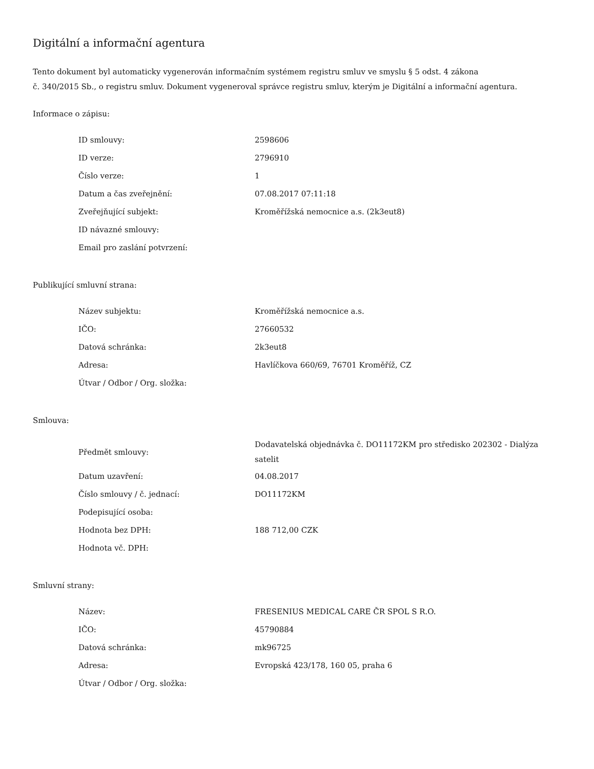Digitální a informační agentura
Tento dokument byl automaticky vygenerován informačním systémem registru smluv ve smyslu § 5 odst. 4 zákona
č. 340/2015 Sb., o registru smluv. Dokument vygeneroval správce registru smluv, kterým je Digitální a informační agentura.
Informace o zápisu:
| ID smlouvy: | 2598606 |
| ID verze: | 2796910 |
| Číslo verze: | 1 |
| Datum a čas zveřejnění: | 07.08.2017 07:11:18 |
| Zveřejňující subjekt: | Kroměřížská nemocnice a.s. (2k3eut8) |
| ID návazné smlouvy: | |
| Email pro zaslání potvrzení: | |
Publikující smluvní strana:
| Název subjektu: | Kroměřížská nemocnice a.s. |
| IČO: | 27660532 |
| Datová schránka: | 2k3eut8 |
| Adresa: | Havlíčkova 660/69, 76701 Kroměříž, CZ |
| Útvar / Odbor / Org. složka: | |
Smlouva:
| Předmět smlouvy: | Dodavatelská objednávka č. DO11172KM pro středisko 202302 - Dialýza satelit |
| Datum uzavření: | 04.08.2017 |
| Číslo smlouvy / č. jednací: | DO11172KM |
| Podepisující osoba: | |
| Hodnota bez DPH: | 188 712,00 CZK |
| Hodnota vč. DPH: | |
Smluvní strany:
| Název: | FRESENIUS MEDICAL CARE ČR SPOL S R.O. |
| IČO: | 45790884 |
| Datová schránka: | mk96725 |
| Adresa: | Evropská 423/178, 160 05, praha 6 |
| Útvar / Odbor / Org. složka: | |